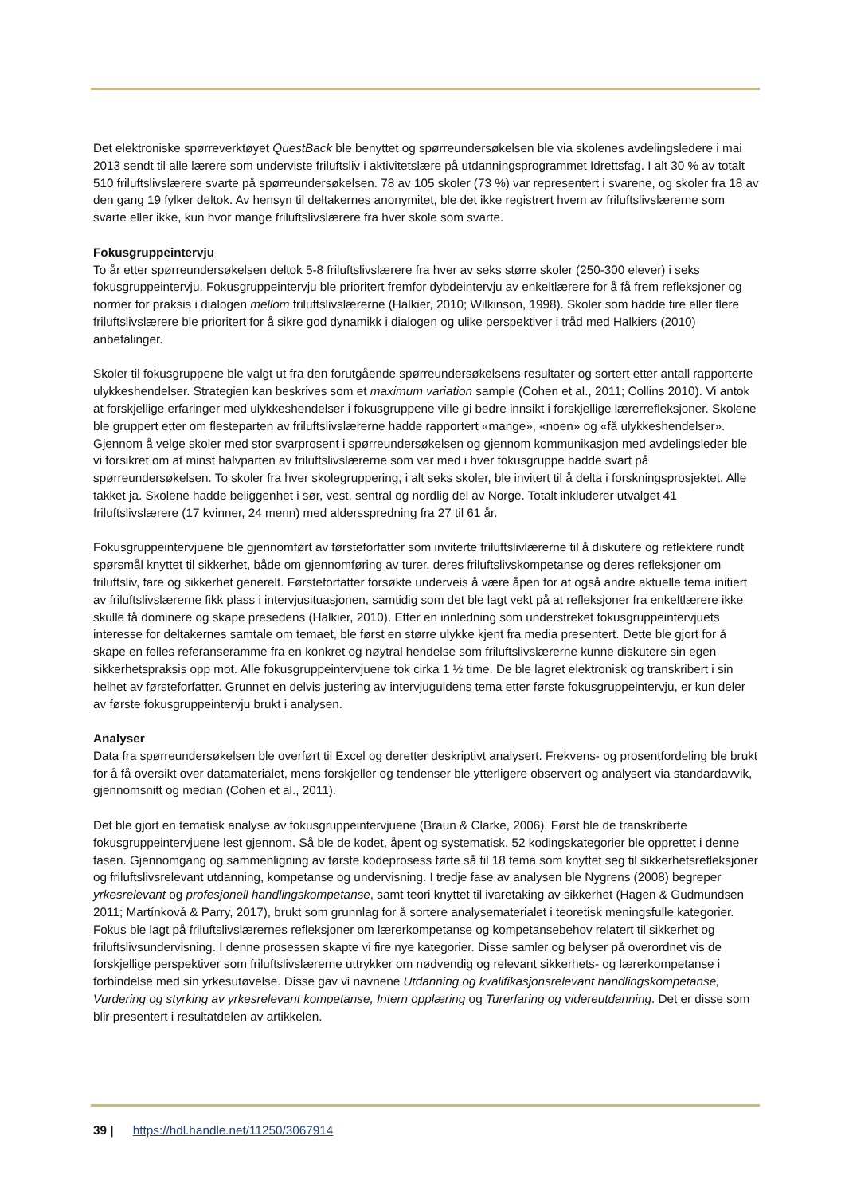Det elektroniske spørreverktøyet QuestBack ble benyttet og spørreundersøkelsen ble via skolenes avdelingsledere i mai 2013 sendt til alle lærere som underviste friluftsliv i aktivitetslære på utdanningsprogrammet Idrettsfag. I alt 30 % av totalt 510 friluftslivslærere svarte på spørreundersøkelsen. 78 av 105 skoler (73 %) var representert i svarene, og skoler fra 18 av den gang 19 fylker deltok. Av hensyn til deltakernes anonymitet, ble det ikke registrert hvem av friluftslivslærerne som svarte eller ikke, kun hvor mange friluftslivslærere fra hver skole som svarte.
Fokusgruppeintervju
To år etter spørreundersøkelsen deltok 5-8 friluftslivslærere fra hver av seks større skoler (250-300 elever) i seks fokusgruppeintervju. Fokusgruppeintervju ble prioritert fremfor dybdeintervju av enkeltlærere for å få frem refleksjoner og normer for praksis i dialogen mellom friluftslivslærerne (Halkier, 2010; Wilkinson, 1998). Skoler som hadde fire eller flere friluftslivslærere ble prioritert for å sikre god dynamikk i dialogen og ulike perspektiver i tråd med Halkiers (2010) anbefalinger.
Skoler til fokusgruppene ble valgt ut fra den forutgående spørreundersøkelsens resultater og sortert etter antall rapporterte ulykkeshendelser. Strategien kan beskrives som et maximum variation sample (Cohen et al., 2011; Collins 2010). Vi antok at forskjellige erfaringer med ulykkeshendelser i fokusgruppene ville gi bedre innsikt i forskjellige lærerrefleksjoner. Skolene ble gruppert etter om flesteparten av friluftslivslærerne hadde rapportert «mange», «noen» og «få ulykkeshendelser». Gjennom å velge skoler med stor svarprosent i spørreundersøkelsen og gjennom kommunikasjon med avdelingsleder ble vi forsikret om at minst halvparten av friluftslivslærerne som var med i hver fokusgruppe hadde svart på spørreundersøkelsen. To skoler fra hver skolegruppering, i alt seks skoler, ble invitert til å delta i forskningsprosjektet. Alle takket ja. Skolene hadde beliggenhet i sør, vest, sentral og nordlig del av Norge. Totalt inkluderer utvalget 41 friluftslivslærere (17 kvinner, 24 menn) med aldersspredning fra 27 til 61 år.
Fokusgruppeintervjuene ble gjennomført av førsteforfatter som inviterte friluftslivlærerne til å diskutere og reflektere rundt spørsmål knyttet til sikkerhet, både om gjennomføring av turer, deres friluftslivskompetanse og deres refleksjoner om friluftsliv, fare og sikkerhet generelt. Førsteforfatter forsøkte underveis å være åpen for at også andre aktuelle tema initiert av friluftslivslærerne fikk plass i intervjusituasjonen, samtidig som det ble lagt vekt på at refleksjoner fra enkeltlærere ikke skulle få dominere og skape presedens (Halkier, 2010). Etter en innledning som understreket fokusgruppeintervjuets interesse for deltakernes samtale om temaet, ble først en større ulykke kjent fra media presentert. Dette ble gjort for å skape en felles referanseramme fra en konkret og nøytral hendelse som friluftslivslærerne kunne diskutere sin egen sikkerhetspraksis opp mot. Alle fokusgruppeintervjuene tok cirka 1 ½ time. De ble lagret elektronisk og transkribert i sin helhet av førsteforfatter. Grunnet en delvis justering av intervjuguidens tema etter første fokusgruppeintervju, er kun deler av første fokusgruppeintervju brukt i analysen.
Analyser
Data fra spørreundersøkelsen ble overført til Excel og deretter deskriptivt analysert. Frekvens- og prosentfordeling ble brukt for å få oversikt over datamaterialet, mens forskjeller og tendenser ble ytterligere observert og analysert via standardavvik, gjennomsnitt og median (Cohen et al., 2011).
Det ble gjort en tematisk analyse av fokusgruppeintervjuene (Braun & Clarke, 2006). Først ble de transkriberte fokusgruppeintervjuene lest gjennom. Så ble de kodet, åpent og systematisk. 52 kodingskategorier ble opprettet i denne fasen. Gjennomgang og sammenligning av første kodeprosess førte så til 18 tema som knyttet seg til sikkerhetsrefleksjoner og friluftslivsrelevant utdanning, kompetanse og undervisning. I tredje fase av analysen ble Nygrens (2008) begreper yrkesrelevant og profesjonell handlingskompetanse, samt teori knyttet til ivaretaking av sikkerhet (Hagen & Gudmundsen 2011; Martínková & Parry, 2017), brukt som grunnlag for å sortere analysematerialet i teoretisk meningsfulle kategorier. Fokus ble lagt på friluftslivslærernes refleksjoner om lærerkompetanse og kompetansebehov relatert til sikkerhet og friluftslivsundervisning. I denne prosessen skapte vi fire nye kategorier. Disse samler og belyser på overordnet vis de forskjellige perspektiver som friluftslivslærerne uttrykker om nødvendig og relevant sikkerhets- og lærerkompetanse i forbindelse med sin yrkesutøvelse. Disse gav vi navnene Utdanning og kvalifikasjonsrelevant handlingskompetanse, Vurdering og styrking av yrkesrelevant kompetanse, Intern opplæring og Turerfaring og videreutdanning. Det er disse som blir presentert i resultatdelen av artikkelen.
39 | https://hdl.handle.net/11250/3067914